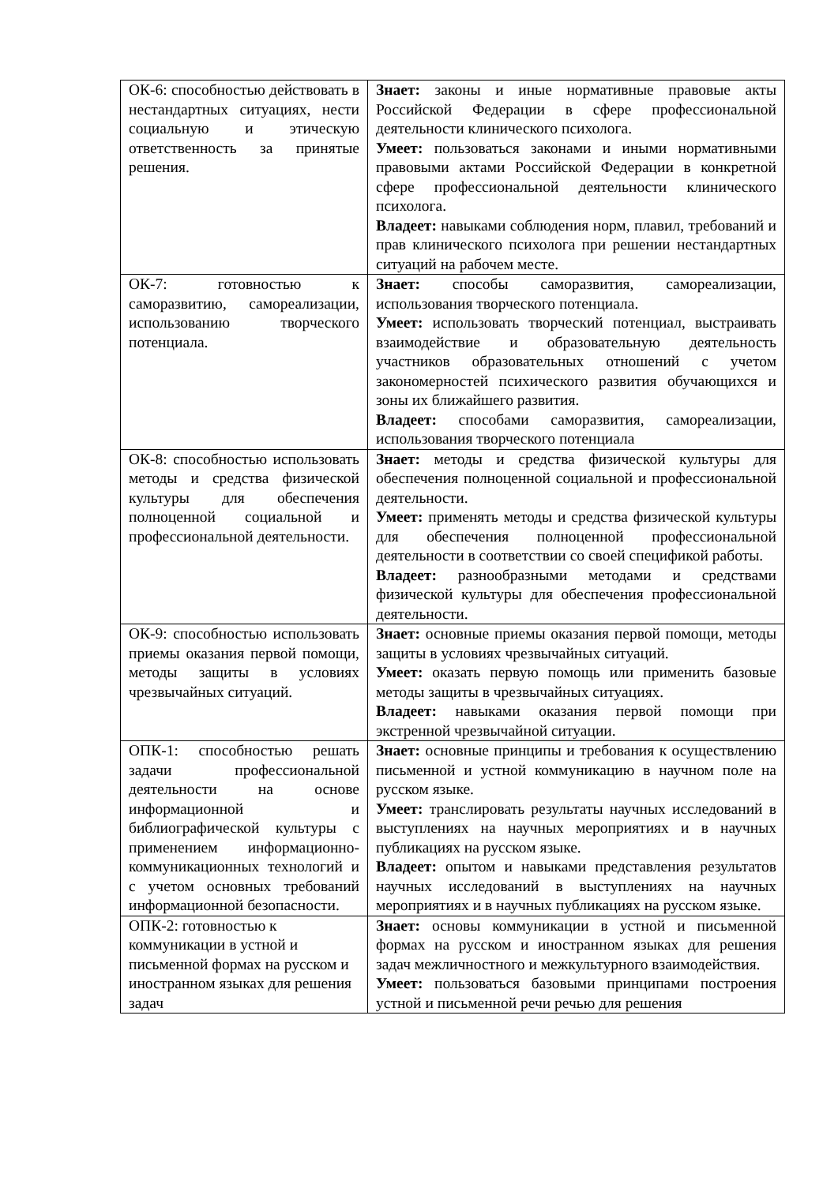| ОК-6: способностью действовать в нестандартных ситуациях, нести социальную и этическую ответственность за принятые решения. | Знает: законы и иные нормативные правовые акты Российской Федерации в сфере профессиональной деятельности клинического психолога. Умеет: пользоваться законами и иными нормативными правовыми актами Российской Федерации в конкретной сфере профессиональной деятельности клинического психолога. Владеет: навыками соблюдения норм, плавил, требований и прав клинического психолога при решении нестандартных ситуаций на рабочем месте. |
| ОК-7: готовностью к саморазвитию, самореализации, использованию творческого потенциала. | Знает: способы саморазвития, самореализации, использования творческого потенциала. Умеет: использовать творческий потенциал, выстраивать взаимодействие и образовательную деятельность участников образовательных отношений с учетом закономерностей психического развития обучающихся и зоны их ближайшего развития. Владеет: способами саморазвития, самореализации, использования творческого потенциала |
| ОК-8: способностью использовать методы и средства физической культуры для обеспечения полноценной социальной и профессиональной деятельности. | Знает: методы и средства физической культуры для обеспечения полноценной социальной и профессиональной деятельности. Умеет: применять методы и средства физической культуры для обеспечения полноценной профессиональной деятельности в соответствии со своей спецификой работы. Владеет: разнообразными методами и средствами физической культуры для обеспечения профессиональной деятельности. |
| ОК-9: способностью использовать приемы оказания первой помощи, методы защиты в условиях чрезвычайных ситуаций. | Знает: основные приемы оказания первой помощи, методы защиты в условиях чрезвычайных ситуаций. Умеет: оказать первую помощь или применить базовые методы защиты в чрезвычайных ситуациях. Владеет: навыками оказания первой помощи при экстренной чрезвычайной ситуации. |
| ОПК-1: способностью решать задачи профессиональной деятельности на основе информационной и библиографической культуры с применением информационно-коммуникационных технологий и с учетом основных требований информационной безопасности. | Знает: основные принципы и требования к осуществлению письменной и устной коммуникацию в научном поле на русском языке. Умеет: транслировать результаты научных исследований в выступлениях на научных мероприятиях и в научных публикациях на русском языке. Владеет: опытом и навыками представления результатов научных исследований в выступлениях на научных мероприятиях и в научных публикациях на русском языке. |
| ОПК-2: готовностью к коммуникации в устной и письменной формах на русском и иностранном языках для решения задач | Знает: основы коммуникации в устной и письменной формах на русском и иностранном языках для решения задач межличностного и межкультурного взаимодействия. Умеет: пользоваться базовыми принципами построения устной и письменной речи речью для решения |